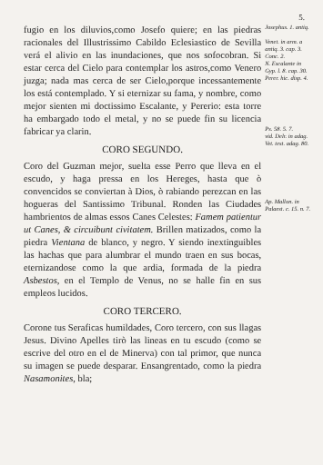5.
fugio en los diluvios,como Josefo quiere; en las piedras racionales del Illustrissimo Cabildo Eclesiastico de Sevilla verá el alivio en las inundaciones, que nos sofocobran. Si estar cerca del Cielo para contemplar los astros,como Venero juzga; nada mas cerca de ser Cielo,porque incessantemente los está contemplado. Y si eternizar su fama, y nombre, como mejor sienten mi doctissimo Escalante, y Pererio: esta torre ha embargado todo el metal, y no se puede fin su licencia fabricar ya clarin.
CORO SEGUNDO.
Coro del Guzman mejor, suelta esse Perro que lleva en el escudo, y haga pressa en los Hereges, hasta que ò convencidos se conviertan à Dios, ò rabiando perezcan en las hogueras del Santissimo Tribunal. Ronden las Ciudades hambrientos de almas essos Canes Celestes: Famem patientur ut Canes, & circuibunt civitatem. Brillen matizados, como la piedra Vientana de blanco, y negro. Y siendo inextinguibles las hachas que para alumbrar el mundo traen en sus bocas, eternizandose como la que ardia, formada de la piedra Asbestos, en el Templo de Venus, no se halle fin en sus empleos lucidos.
CORO TERCERO.
Corone tus Seraficas humildades, Coro tercero, con sus llagas Jesus. Divino Apelles tirò las lineas en tu escudo (como se escrive del otro en el de Minerva) con tal primor, que nunca su imagen se puede desparar. Ensangrentado, como la piedra Nasamonites, bla;
Josephus. 1. antiq.
Venet. in arm. a antiq. 3. cap. 3. Conc. 2.
N. Escalante in Gyp. l. 8. cap. 30. Perer. hic. disp. 4.
Ps. 58. 5. 7.
vid. Delr. in adag. Vet. test. adag. 80.
Ap. Mallon. in Palaest. c. 15. n. 7.